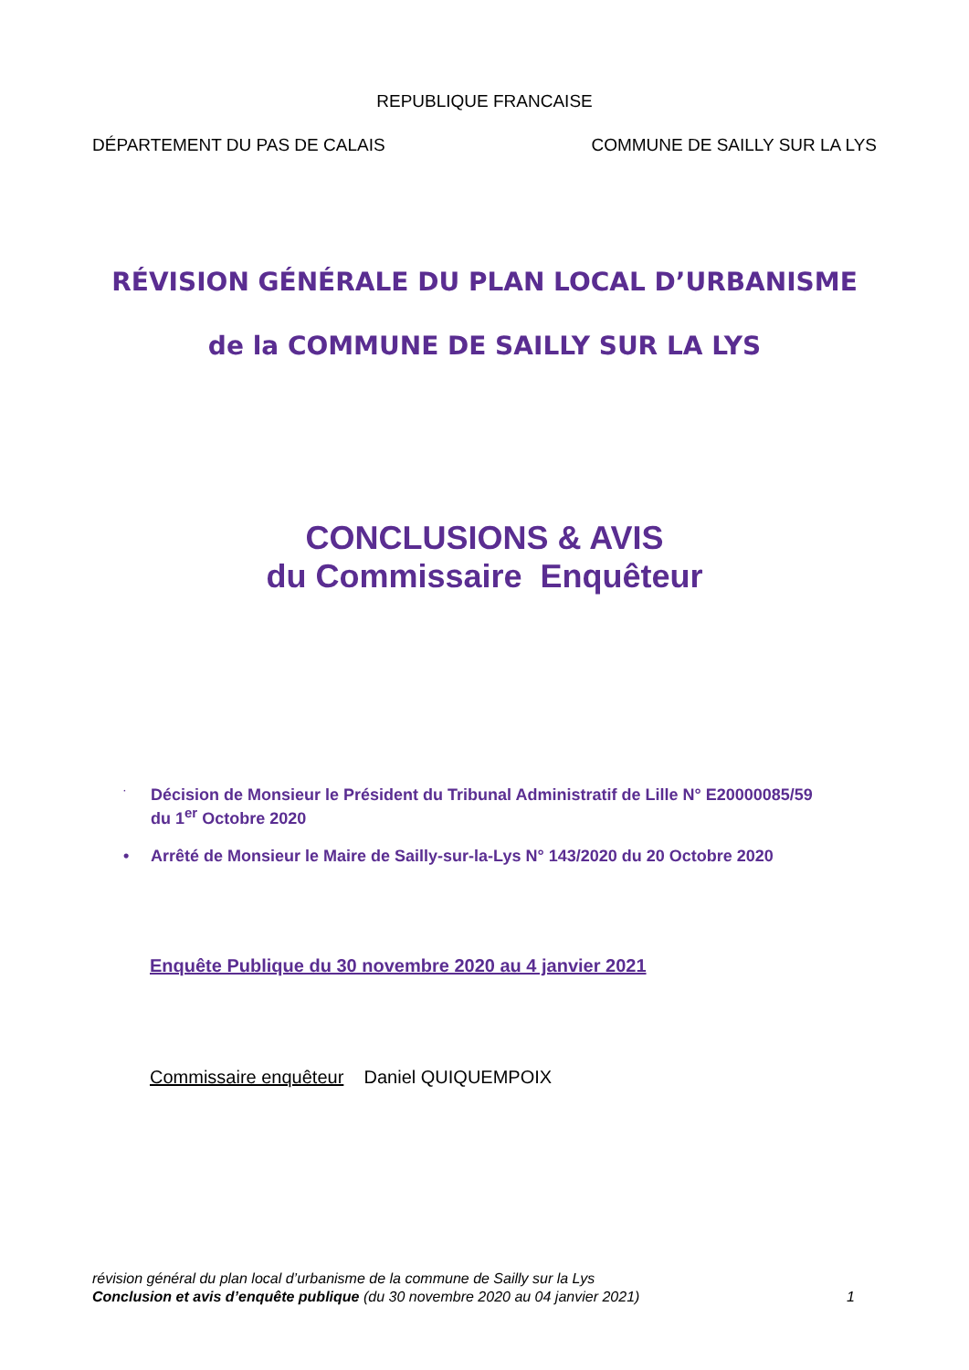REPUBLIQUE FRANCAISE
DÉPARTEMENT DU PAS DE CALAIS COMMUNE DE SAILLY SUR LA LYS
RÉVISION GÉNÉRALE DU PLAN LOCAL D’URBANISME
de la COMMUNE DE SAILLY SUR LA LYS
CONCLUSIONS & AVIS
du Commissaire Enquêteur
· Décision de Monsieur le Président du Tribunal Administratif de Lille N° E20000085/59
du 1<sup>er</sup> Octobre 2020
• Arrêté de Monsieur le Maire de Sailly-sur-la-Lys N° 143/2020 du 20 Octobre 2020
Enquête Publique du 30 novembre 2020 au 4 janvier 2021
Commissaire enquêteur Daniel QUIQUEMPOIX
révision général du plan local d’urbanisme de la commune de Sailly sur la Lys
Conclusion et avis d’enquête publique (du 30 novembre 2020 au 04 janvier 2021) 1